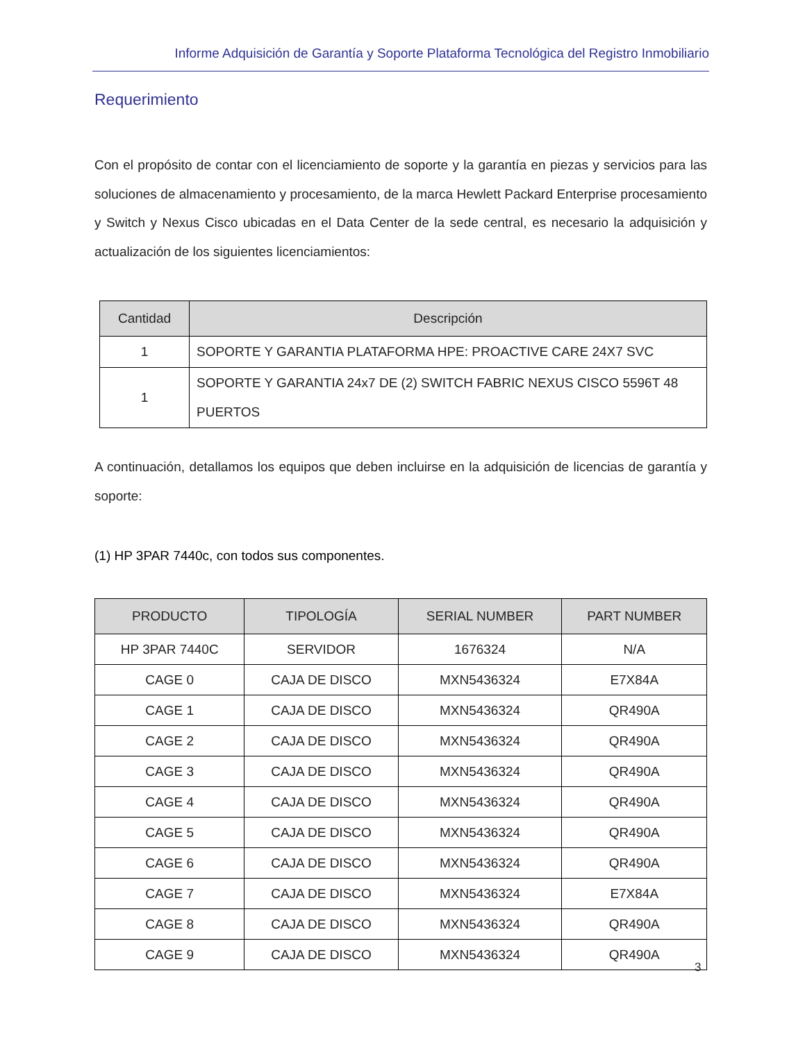Informe Adquisición de Garantía y Soporte Plataforma Tecnológica del Registro Inmobiliario
Requerimiento
Con el propósito de contar con el licenciamiento de soporte y la garantía en piezas y servicios para las soluciones de almacenamiento y procesamiento, de la marca Hewlett Packard Enterprise procesamiento y Switch y Nexus Cisco ubicadas en el Data Center de la sede central, es necesario la adquisición y actualización de los siguientes licenciamientos:
| Cantidad | Descripción |
| --- | --- |
| 1 | SOPORTE Y GARANTIA PLATAFORMA HPE: PROACTIVE CARE 24X7 SVC |
| 1 | SOPORTE Y GARANTIA 24x7 DE (2) SWITCH FABRIC NEXUS CISCO 5596T 48 PUERTOS |
A continuación, detallamos los equipos que deben incluirse en la adquisición de licencias de garantía y soporte:
(1) HP 3PAR 7440c, con todos sus componentes.
| PRODUCTO | TIPOLOGÍA | SERIAL NUMBER | PART NUMBER |
| --- | --- | --- | --- |
| HP 3PAR 7440C | SERVIDOR | 1676324 | N/A |
| CAGE 0 | CAJA DE DISCO | MXN5436324 | E7X84A |
| CAGE 1 | CAJA DE DISCO | MXN5436324 | QR490A |
| CAGE 2 | CAJA DE DISCO | MXN5436324 | QR490A |
| CAGE 3 | CAJA DE DISCO | MXN5436324 | QR490A |
| CAGE 4 | CAJA DE DISCO | MXN5436324 | QR490A |
| CAGE 5 | CAJA DE DISCO | MXN5436324 | QR490A |
| CAGE 6 | CAJA DE DISCO | MXN5436324 | QR490A |
| CAGE 7 | CAJA DE DISCO | MXN5436324 | E7X84A |
| CAGE 8 | CAJA DE DISCO | MXN5436324 | QR490A |
| CAGE 9 | CAJA DE DISCO | MXN5436324 | QR490A |
3